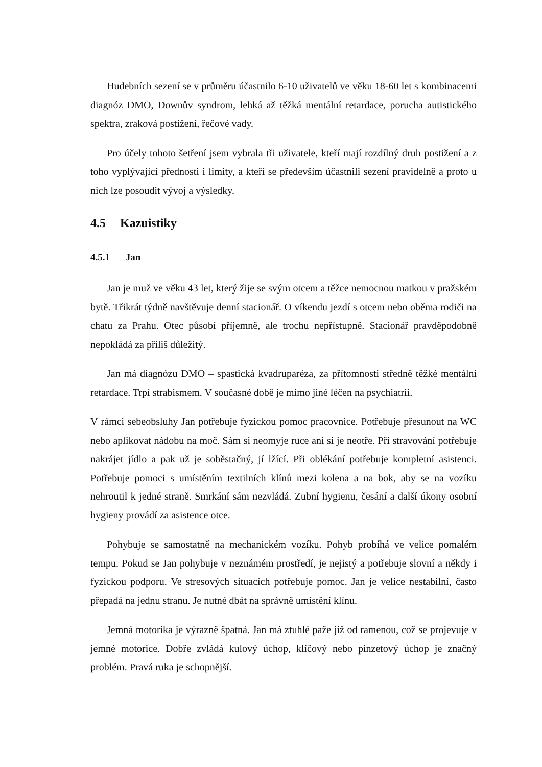Hudebních sezení se v průměru účastnilo 6-10 uživatelů ve věku 18-60 let s kombinacemi diagnóz DMO, Downův syndrom, lehká až těžká mentální retardace, porucha autistického spektra, zraková postižení, řečové vady.
Pro účely tohoto šetření jsem vybrala tři uživatele, kteří mají rozdílný druh postižení a z toho vyplývající přednosti i limity, a kteří se především účastnili sezení pravidelně a proto u nich lze posoudit vývoj a výsledky.
4.5 Kazuistiky
4.5.1 Jan
Jan je muž ve věku 43 let, který žije se svým otcem a těžce nemocnou matkou v pražském bytě. Třikrát týdně navštěvuje denní stacionář. O víkendu jezdí s otcem nebo oběma rodiči na chatu za Prahu. Otec působí příjemně, ale trochu nepřístupně. Stacionář pravděpodobně nepokládá za příliš důležitý.
Jan má diagnózu DMO – spastická kvadruparéza, za přítomnosti středně těžké mentální retardace. Trpí strabismem. V současné době je mimo jiné léčen na psychiatrii.
V rámci sebeobsluhy Jan potřebuje fyzickou pomoc pracovnice. Potřebuje přesunout na WC nebo aplikovat nádobu na moč. Sám si neomyje ruce ani si je neotře. Při stravování potřebuje nakrájet jídlo a pak už je soběstačný, jí lžící. Při oblékání potřebuje kompletní asistenci. Potřebuje pomoci s umístěním textilních klínů mezi kolena a na bok, aby se na vozíku nehroutil k jedné straně. Smrkání sám nezvládá. Zubní hygienu, česání a další úkony osobní hygieny provádí za asistence otce.
Pohybuje se samostatně na mechanickém vozíku. Pohyb probíhá ve velice pomalém tempu. Pokud se Jan pohybuje v neznámém prostředí, je nejistý a potřebuje slovní a někdy i fyzickou podporu. Ve stresových situacích potřebuje pomoc. Jan je velice nestabilní, často přepadá na jednu stranu. Je nutné dbát na správně umístění klínu.
Jemná motorika je výrazně špatná. Jan má ztuhlé paže již od ramenou, což se projevuje v jemné motorice. Dobře zvládá kulový úchop, klíčový nebo pinzetový úchop je značný problém. Pravá ruka je schopnější.